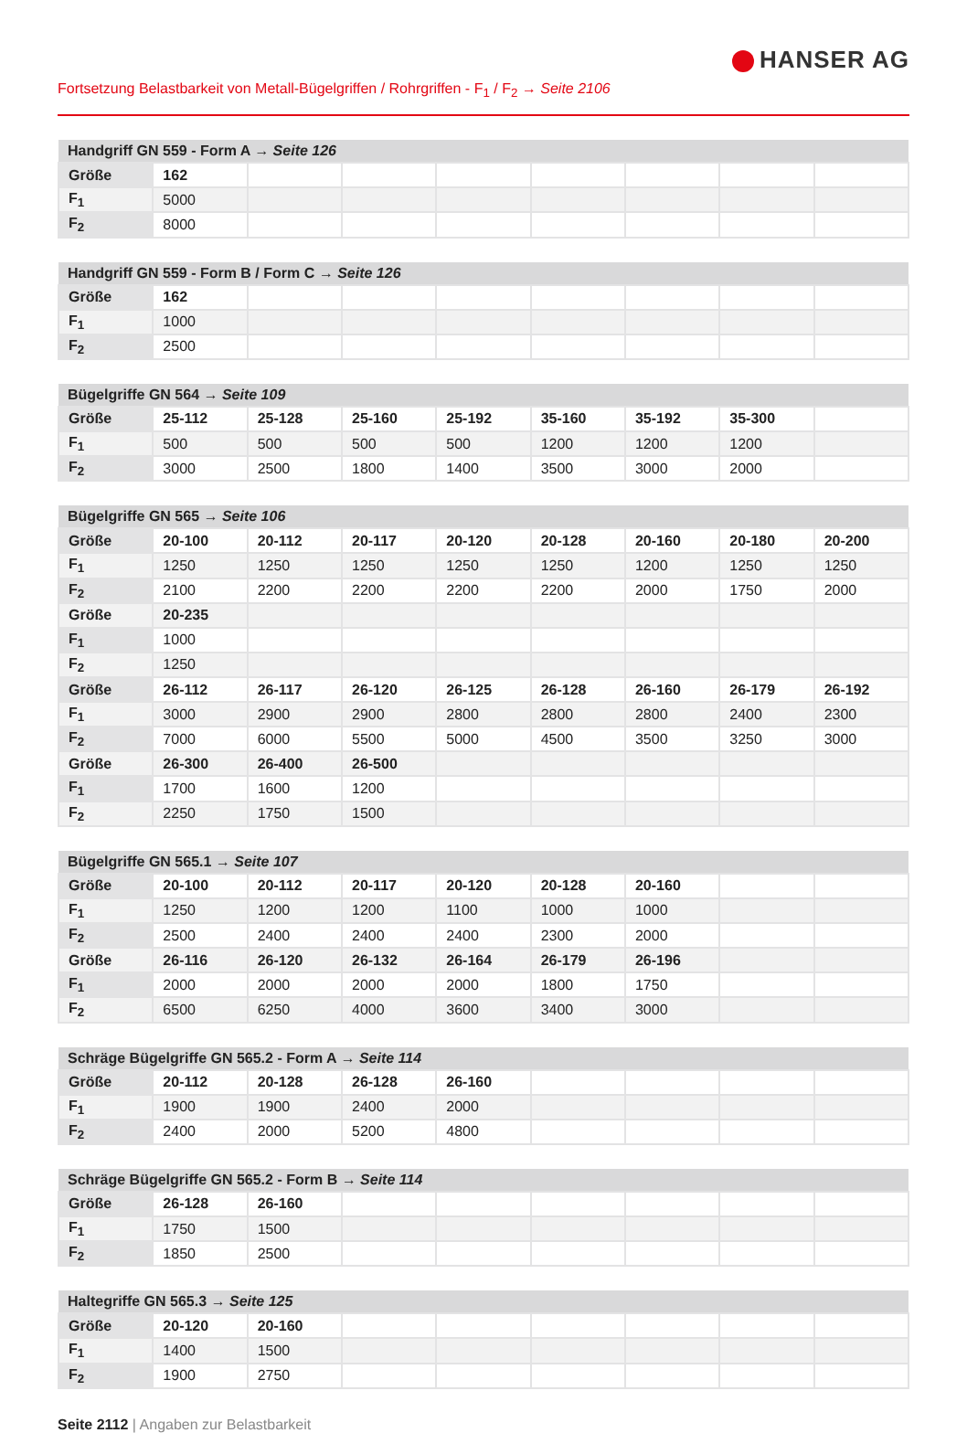HANSER AG
Fortsetzung Belastbarkeit von Metall-Bügelgriffen / Rohrgriffen - F<sub>1</sub> / F<sub>2</sub> → Seite 2106
| Handgriff GN 559 - Form A → Seite 126 | | | | | | | | |
| --- | --- | --- | --- | --- | --- | --- | --- | --- |
| Größe | 162 | | | | | | | |
| F<sub>1</sub> | 5000 | | | | | | | |
| F<sub>2</sub> | 8000 | | | | | | | |
| Handgriff GN 559 - Form B / Form C → Seite 126 | | | | | | | | |
| --- | --- | --- | --- | --- | --- | --- | --- | --- |
| Größe | 162 | | | | | | | |
| F<sub>1</sub> | 1000 | | | | | | | |
| F<sub>2</sub> | 2500 | | | | | | | |
| Bügelgriffe GN 564 → Seite 109 | | | | | | | | |
| --- | --- | --- | --- | --- | --- | --- | --- | --- |
| Größe | 25-112 | 25-128 | 25-160 | 25-192 | 35-160 | 35-192 | 35-300 | |
| F<sub>1</sub> | 500 | 500 | 500 | 500 | 1200 | 1200 | 1200 | |
| F<sub>2</sub> | 3000 | 2500 | 1800 | 1400 | 3500 | 3000 | 2000 | |
| Bügelgriffe GN 565 → Seite 106 | | | | | | | | |
| --- | --- | --- | --- | --- | --- | --- | --- | --- |
| Größe | 20-100 | 20-112 | 20-117 | 20-120 | 20-128 | 20-160 | 20-180 | 20-200 |
| F<sub>1</sub> | 1250 | 1250 | 1250 | 1250 | 1250 | 1200 | 1250 | 1250 |
| F<sub>2</sub> | 2100 | 2200 | 2200 | 2200 | 2200 | 2000 | 1750 | 2000 |
| Größe | 20-235 | | | | | | | |
| F<sub>1</sub> | 1000 | | | | | | | |
| F<sub>2</sub> | 1250 | | | | | | | |
| Größe | 26-112 | 26-117 | 26-120 | 26-125 | 26-128 | 26-160 | 26-179 | 26-192 |
| F<sub>1</sub> | 3000 | 2900 | 2900 | 2800 | 2800 | 2800 | 2400 | 2300 |
| F<sub>2</sub> | 7000 | 6000 | 5500 | 5000 | 4500 | 3500 | 3250 | 3000 |
| Größe | 26-300 | 26-400 | 26-500 | | | | | |
| F<sub>1</sub> | 1700 | 1600 | 1200 | | | | | |
| F<sub>2</sub> | 2250 | 1750 | 1500 | | | | | |
| Bügelgriffe GN 565.1 → Seite 107 | | | | | | | | |
| --- | --- | --- | --- | --- | --- | --- | --- | --- |
| Größe | 20-100 | 20-112 | 20-117 | 20-120 | 20-128 | 20-160 | | |
| F<sub>1</sub> | 1250 | 1200 | 1200 | 1100 | 1000 | 1000 | | |
| F<sub>2</sub> | 2500 | 2400 | 2400 | 2400 | 2300 | 2000 | | |
| Größe | 26-116 | 26-120 | 26-132 | 26-164 | 26-179 | 26-196 | | |
| F<sub>1</sub> | 2000 | 2000 | 2000 | 2000 | 1800 | 1750 | | |
| F<sub>2</sub> | 6500 | 6250 | 4000 | 3600 | 3400 | 3000 | | |
| Schräge Bügelgriffe GN 565.2 - Form A → Seite 114 | | | | | | | | |
| --- | --- | --- | --- | --- | --- | --- | --- | --- |
| Größe | 20-112 | 20-128 | 26-128 | 26-160 | | | | |
| F<sub>1</sub> | 1900 | 1900 | 2400 | 2000 | | | | |
| F<sub>2</sub> | 2400 | 2000 | 5200 | 4800 | | | | |
| Schräge Bügelgriffe GN 565.2 - Form B → Seite 114 | | | | | | | | |
| --- | --- | --- | --- | --- | --- | --- | --- | --- |
| Größe | 26-128 | 26-160 | | | | | | |
| F<sub>1</sub> | 1750 | 1500 | | | | | | |
| F<sub>2</sub> | 1850 | 2500 | | | | | | |
| Haltegriffe GN 565.3 → Seite 125 | | | | | | | | |
| --- | --- | --- | --- | --- | --- | --- | --- | --- |
| Größe | 20-120 | 20-160 | | | | | | |
| F<sub>1</sub> | 1400 | 1500 | | | | | | |
| F<sub>2</sub> | 1900 | 2750 | | | | | | |
Seite 2112 | Angaben zur Belastbarkeit